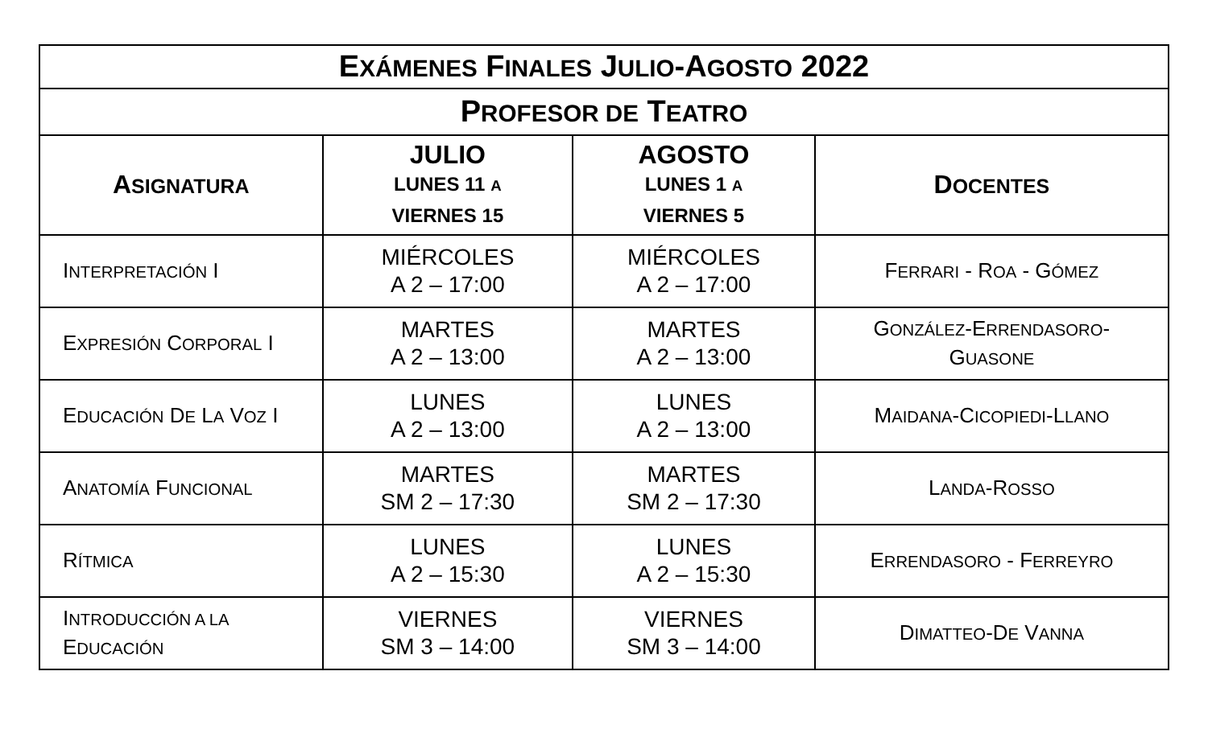| E XÁMENES F INALES J ULIO -A GOSTO 2022 | | | |
| --- | --- | --- | --- |
| P ROFESOR DE T EATRO | | | |
| A SIGNATURA | JULIO LUNES 11 A VIERNES 15 | AGOSTO LUNES 1 A VIERNES 5 | D OCENTES |
| I NTERPRETACIÓN I | MIÉRCOLES A 2 – 17:00 | MIÉRCOLES A 2 – 17:00 | F ERRARI - R OA - G ÓMEZ |
| E XPRESIÓN C ORPORAL I | MARTES A 2 – 13:00 | MARTES A 2 – 13:00 | G ONZÁLEZ -E RRENDASORO - G UASONE |
| E DUCACIÓN D E L A V OZ I | LUNES A 2 – 13:00 | LUNES A 2 – 13:00 | M AIDANA -C ICOPIEDI -L LANO |
| A NATOMÍA F UNCIONAL | MARTES SM 2 – 17:30 | MARTES SM 2 – 17:30 | L ANDA -R OSSO |
| R ÍTMICA | LUNES A 2 – 15:30 | LUNES A 2 – 15:30 | E RRENDASORO - F ERREYRO |
| I NTRODUCCIÓN A LA E DUCACIÓN | VIERNES SM 3 – 14:00 | VIERNES SM 3 – 14:00 | D IMATTEO -D E V ANNA |